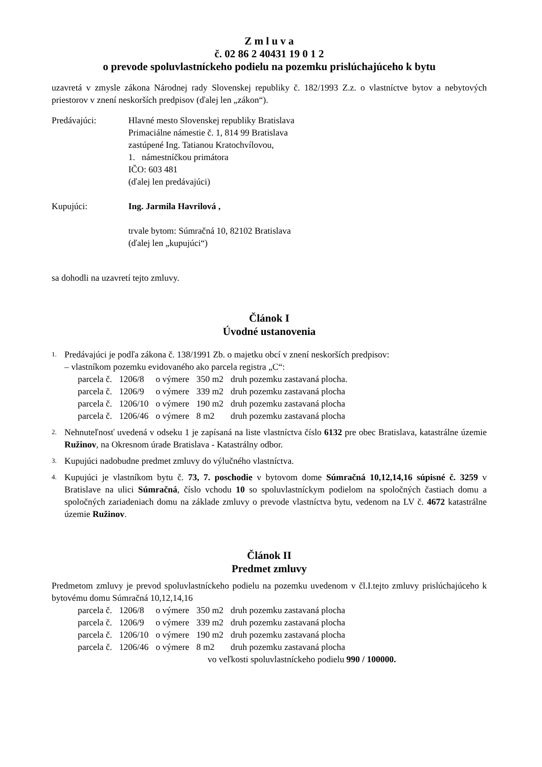Z m l u v a
č. 02 86 2 40431 19 0 1 2
o prevode spoluvlastníckeho podielu na pozemku prislúchajúceho k bytu
uzavretá v zmysle zákona Národnej rady Slovenskej republiky č. 182/1993 Z.z. o vlastníctve bytov a nebytových priestorov v znení neskorších predpisov (ďalej len „zákon“).
Predávajúci: Hlavné mesto Slovenskej republiky Bratislava
Primaciálne námestie č. 1, 814 99 Bratislava
zastúpené Ing. Tatianou Kratochvílovou,
1. námestníčkou primátora
IČO: 603 481
(ďalej len predávajúci)
Kupujúci: Ing. Jarmila Havrilová ,
trvale bytom: Súmračná 10, 82102 Bratislava
(ďalej len „kupujúci“)
sa dohodli na uzavretí tejto zmluvy.
Článok I
Úvodné ustanovenia
1.
Predávajúci je podľa zákona č. 138/1991 Zb. o majetku obcí v znení neskorších predpisov:
– vlastníkom pozemku evidovaného ako parcela registra „C“:
| parcela č. | 1206/8 | o výmere | 350 m2 | druh pozemku zastavaná plocha. |
| parcela č. | 1206/9 | o výmere | 339 m2 | druh pozemku zastavaná plocha |
| parcela č. | 1206/10 | o výmere | 190 m2 | druh pozemku zastavaná plocha |
| parcela č. | 1206/46 | o výmere | 8 m2 | druh pozemku zastavaná plocha |
2.
Nehnuteľnosť uvedená v odseku 1 je zapísaná na liste vlastníctva číslo 6132 pre obec Bratislava, katastrálne územie Ružinov, na Okresnom úrade Bratislava - Katastrálny odbor.
3.
Kupujúci nadobudne predmet zmluvy do výlučného vlastníctva.
4.
Kupujúci je vlastníkom bytu č. 73, 7. poschodie v bytovom dome Súmračná 10,12,14,16 súpisné č. 3259 v Bratislave na ulici Súmračná, číslo vchodu 10 so spoluvlastníckym podielom na spoločných častiach domu a spoločných zariadeniach domu na základe zmluvy o prevode vlastníctva bytu, vedenom na LV č. 4672 katastrálne územie Ružinov.
Článok II
Predmet zmluvy
Predmetom zmluvy je prevod spoluvlastníckeho podielu na pozemku uvedenom v čl.I.tejto zmluvy prislúchajúceho k bytovému domu Súmračná 10,12,14,16
| parcela č. | 1206/8 | o výmere | 350 m2 | druh pozemku zastavaná plocha |
| parcela č. | 1206/9 | o výmere | 339 m2 | druh pozemku zastavaná plocha |
| parcela č. | 1206/10 | o výmere | 190 m2 | druh pozemku zastavaná plocha |
| parcela č. | 1206/46 | o výmere | 8 m2 | druh pozemku zastavaná plocha |
vo veľkosti spoluvlastníckeho podielu 990 / 100000.